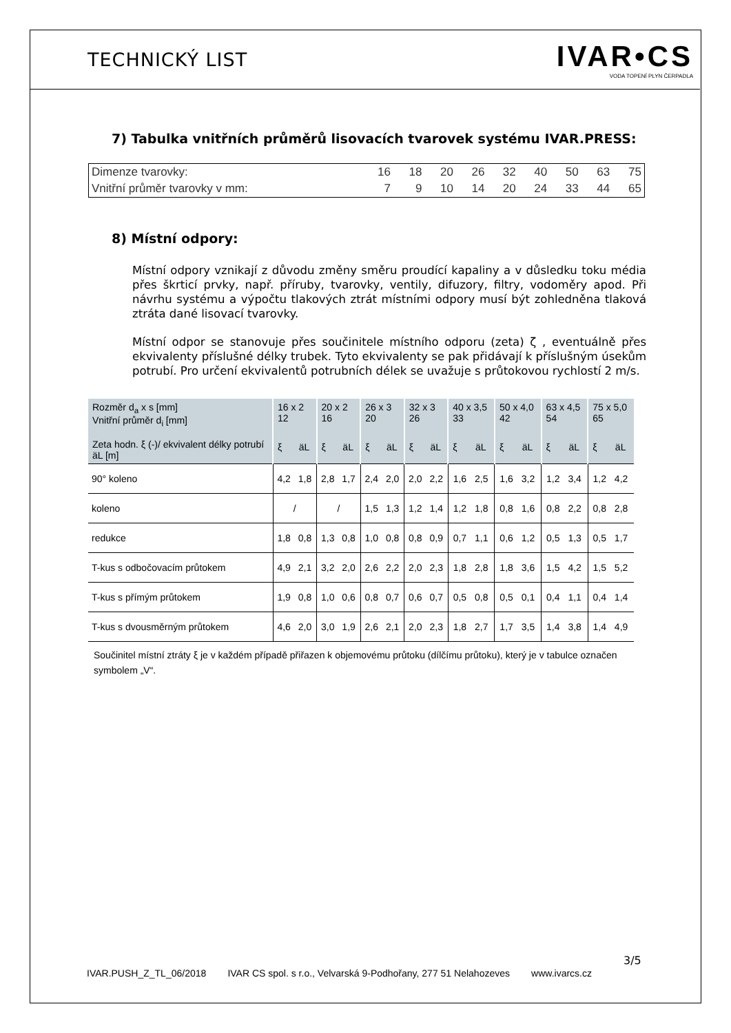TECHNICKÝ LIST
IVAR•CS
VODA TOPENÍ PLYN ČERPADLA
7) Tabulka vnitřních průměrů lisovacích tvarovek systému IVAR.PRESS:
| Dimenze tvarovky: | 16 | 18 | 20 | 26 | 32 | 40 | 50 | 63 | 75 |
| Vnitřní průměr tvarovky v mm: | 7 | 9 | 10 | 14 | 20 | 24 | 33 | 44 | 65 |
8) Místní odpory:
Místní odpory vznikají z důvodu změny směru proudící kapaliny a v důsledku toku média přes škrticí prvky, např. příruby, tvarovky, ventily, difuzory, filtry, vodoměry apod. Při návrhu systému a výpočtu tlakových ztrát místními odpory musí být zohledněna tlaková ztráta dané lisovací tvarovky.
Místní odpor se stanovuje přes součinitele místního odporu (zeta) ζ , eventuálně přes ekvivalenty příslušné délky trubek. Tyto ekvivalenty se pak přidávají k příslušným úsekům potrubí. Pro určení ekvivalentů potrubních délek se uvažuje s průtokovou rychlostí 2 m/s.
| Rozměr d<sub>a</sub> x s [mm] Vnitřní průměr d<sub>i</sub> [mm] Zeta hodn. ξ (-)/ ekvivalent délky potrubí äL [m] | 16 x 2 12 | | 20 x 2 16 | | 26 x 3 20 | | 32 x 3 26 | | 40 x 3,5 33 | | 50 x 4,0 42 | | 63 x 4,5 54 | | 75 x 5,0 65 | |
| --- | --- | --- | --- | --- | --- | --- | --- | --- | --- | --- | --- | --- | --- | --- | --- | --- |
| | ξ | äL | ξ | äL | ξ | äL | ξ | äL | ξ | äL | ξ | äL | ξ | äL | ξ | äL |
| 90° koleno | 4,2 | 1,8 | 2,8 | 1,7 | 2,4 | 2,0 | 2,0 | 2,2 | 1,6 | 2,5 | 1,6 | 3,2 | 1,2 | 3,4 | 1,2 | 4,2 |
| koleno | / | | / | | 1,5 | 1,3 | 1,2 | 1,4 | 1,2 | 1,8 | 0,8 | 1,6 | 0,8 | 2,2 | 0,8 | 2,8 |
| redukce | 1,8 | 0,8 | 1,3 | 0,8 | 1,0 | 0,8 | 0,8 | 0,9 | 0,7 | 1,1 | 0,6 | 1,2 | 0,5 | 1,3 | 0,5 | 1,7 |
| T-kus s odbočovacím průtokem | 4,9 | 2,1 | 3,2 | 2,0 | 2,6 | 2,2 | 2,0 | 2,3 | 1,8 | 2,8 | 1,8 | 3,6 | 1,5 | 4,2 | 1,5 | 5,2 |
| T-kus s přímým průtokem | 1,9 | 0,8 | 1,0 | 0,6 | 0,8 | 0,7 | 0,6 | 0,7 | 0,5 | 0,8 | 0,5 | 0,1 | 0,4 | 1,1 | 0,4 | 1,4 |
| T-kus s dvousměrným průtokem | 4,6 | 2,0 | 3,0 | 1,9 | 2,6 | 2,1 | 2,0 | 2,3 | 1,8 | 2,7 | 1,7 | 3,5 | 1,4 | 3,8 | 1,4 | 4,9 |
Součinitel místní ztráty ξ je v každém případě přiřazen k objemovému průtoku (dílčímu průtoku), který je v tabulce označen symbolem „V“.
3/5
IVAR.PUSH_Z_TL_06/2018 IVAR CS spol. s r.o., Velvarská 9-Podhořany, 277 51 Nelahozeves www.ivarcs.cz